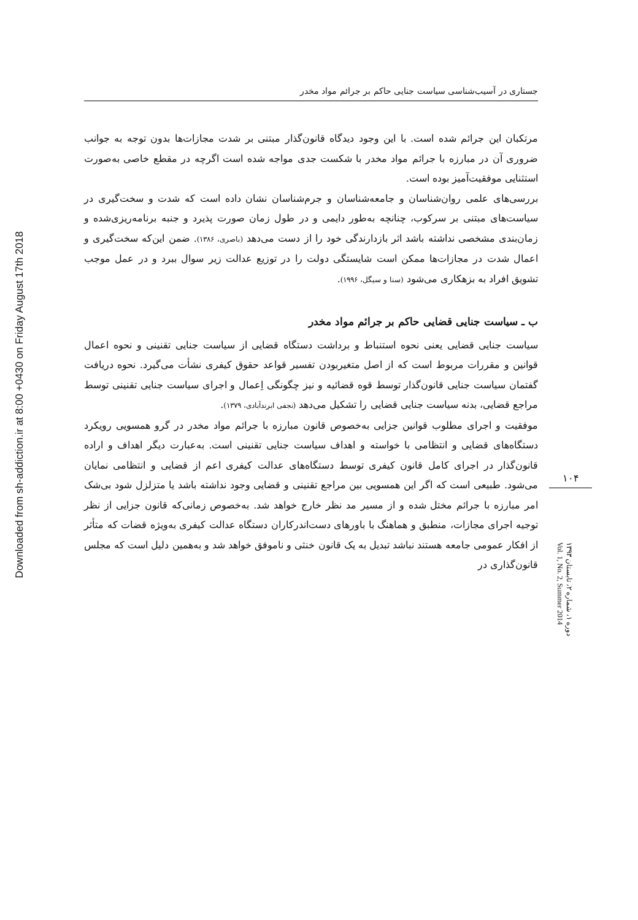Downloaded from sh-addiction.ir at 8:00 +0430 on Friday August 17th 2018
جستاری در آسیب‌شناسی سیاست جنایی حاکم بر جرائم مواد مخدر
مرتکبان این جرائم شده است. با این وجود دیدگاه قانون‌گذار مبتنی بر شدت مجازات‌ها بدون توجه به جوانب ضروری آن در مبارزه با جرائم مواد مخدر با شکست جدی مواجه شده است اگرچه در مقطع خاصی به‌صورت استثنایی موفقیت‌آمیز بوده است.
بررسی‌های علمی روان‌شناسان و جامعه‌شناسان و جرم‌شناسان نشان داده است که شدت و سخت‌گیری در سیاست‌های مبتنی بر سرکوب، چنانچه به‌طور دایمی و در طول زمان صورت پذیرد و جنبه برنامه‌ریزی‌شده و زمان‌بندی مشخصی نداشته باشد اثر بازدارندگی خود را از دست می‌دهد (باصری، ۱۳۸۶). ضمن این‌که سخت‌گیری و اعمال شدت در مجازات‌ها ممکن است شایستگی دولت را در توزیع عدالت زیر سوال ببرد و در عمل موجب تشویق افراد به بزهکاری می‌شود (سنا و سیگل، ۱۹۹۶).
ب ـ سیاست جنایی قضایی حاکم بر جرائم مواد مخدر
سیاست جنایی قضایی یعنی نحوه استنباط و برداشت دستگاه قضایی از سیاست جنایی تقنینی و نحوه اعمال قوانین و مقررات مربوط است که از اصل متغیربودن تفسیر قواعد حقوق کیفری نشأت می‌گیرد. نحوه دریافت گفتمان سیاست جنایی قانون‌گذار توسط قوه قضائیه و نیز چگونگی اِعمال و اجرای سیاست جنایی تقنینی توسط مراجع قضایی، بدنه سیاست جنایی قضایی را تشکیل می‌دهد (نجفی ابرندآبادی، ۱۳۷۹).
موفقیت و اجرای مطلوب قوانین جزایی به‌خصوص قانون مبارزه با جرائم مواد مخدر در گرو همسویی رویکرد دستگاه‌های قضایی و انتظامی با خواسته و اهداف سیاست جنایی تقنینی است. به‌عبارت دیگر اهداف و اراده قانون‌گذار در اجرای کامل قانون کیفری توسط دستگاه‌های عدالت کیفری اعم از قضایی و انتظامی نمایان می‌شود. طبیعی است که اگر این همسویی بین مراجع تقنینی و قضایی وجود نداشته باشد یا متزلزل شود بی‌شک امر مبارزه با جرائم مختل شده و از مسیر مد نظر خارج خواهد شد. به‌خصوص زمانی‌که قانون جزایی از نظر توجیه اجرای مجازات، منطبق و هماهنگ با باورهای دست‌اندرکاران دستگاه عدالت کیفری به‌ویژه قضات که متأثر از افکار عمومی جامعه هستند نباشد تبدیل به یک قانون خنثی و ناموفق خواهد شد و به‌همین دلیل است که مجلس قانون‌گذاری در
۱۰۴
دوره ۱، شماره ۲، تابستان ۱۳۹۳
Vol. 1, No. 2, Summer 2014